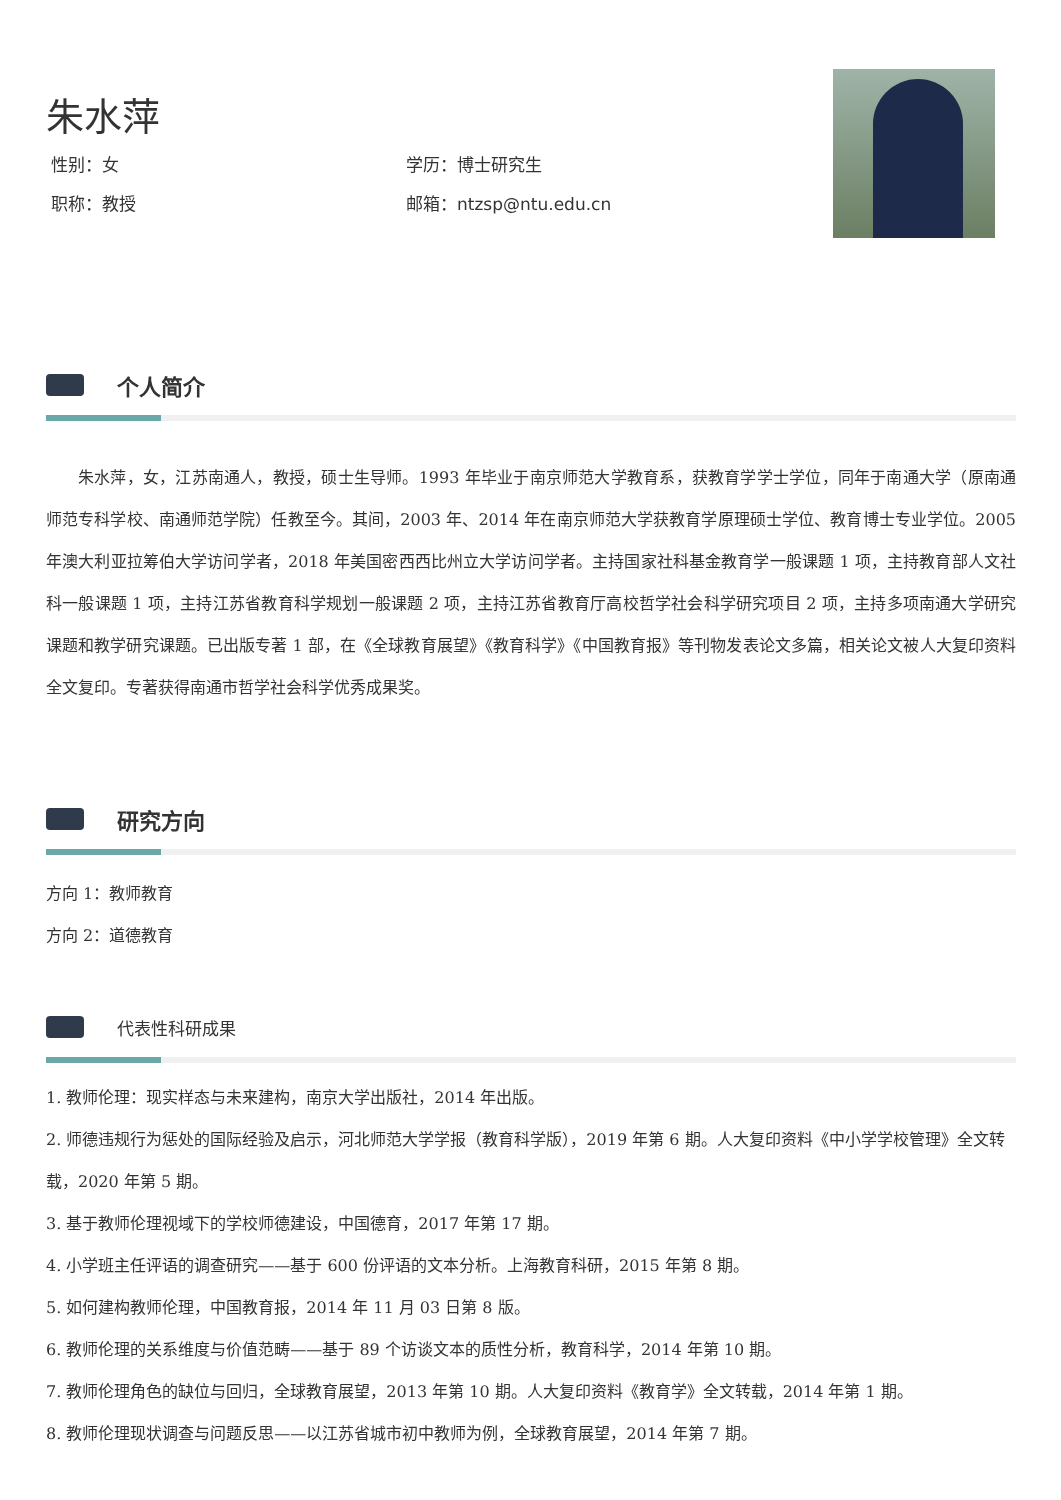朱水萍
性别：女
学历：博士研究生
职称：教授
邮箱：ntzsp@ntu.edu.cn
个人简介
朱水萍，女，江苏南通人，教授，硕士生导师。1993 年毕业于南京师范大学教育系，获教育学学士学位，同年于南通大学（原南通师范专科学校、南通师范学院）任教至今。其间，2003 年、2014 年在南京师范大学获教育学原理硕士学位、教育博士专业学位。2005 年澳大利亚拉筹伯大学访问学者，2018 年美国密西西比州立大学访问学者。主持国家社科基金教育学一般课题 1 项，主持教育部人文社科一般课题 1 项，主持江苏省教育科学规划一般课题 2 项，主持江苏省教育厅高校哲学社会科学研究项目 2 项，主持多项南通大学研究课题和教学研究课题。已出版专著 1 部，在《全球教育展望》《教育科学》《中国教育报》等刊物发表论文多篇，相关论文被人大复印资料全文复印。专著获得南通市哲学社会科学优秀成果奖。
研究方向
方向 1：教师教育
方向 2：道德教育
代表性科研成果
1. 教师伦理：现实样态与未来建构，南京大学出版社，2014 年出版。
2. 师德违规行为惩处的国际经验及启示，河北师范大学学报（教育科学版），2019 年第 6 期。人大复印资料《中小学学校管理》全文转载，2020 年第 5 期。
3. 基于教师伦理视域下的学校师德建设，中国德育，2017 年第 17 期。
4. 小学班主任评语的调查研究——基于 600 份评语的文本分析。上海教育科研，2015 年第 8 期。
5. 如何建构教师伦理，中国教育报，2014 年 11 月 03 日第 8 版。
6. 教师伦理的关系维度与价值范畴——基于 89 个访谈文本的质性分析，教育科学，2014 年第 10 期。
7. 教师伦理角色的缺位与回归，全球教育展望，2013 年第 10 期。人大复印资料《教育学》全文转载，2014 年第 1 期。
8. 教师伦理现状调查与问题反思——以江苏省城市初中教师为例，全球教育展望，2014 年第 7 期。